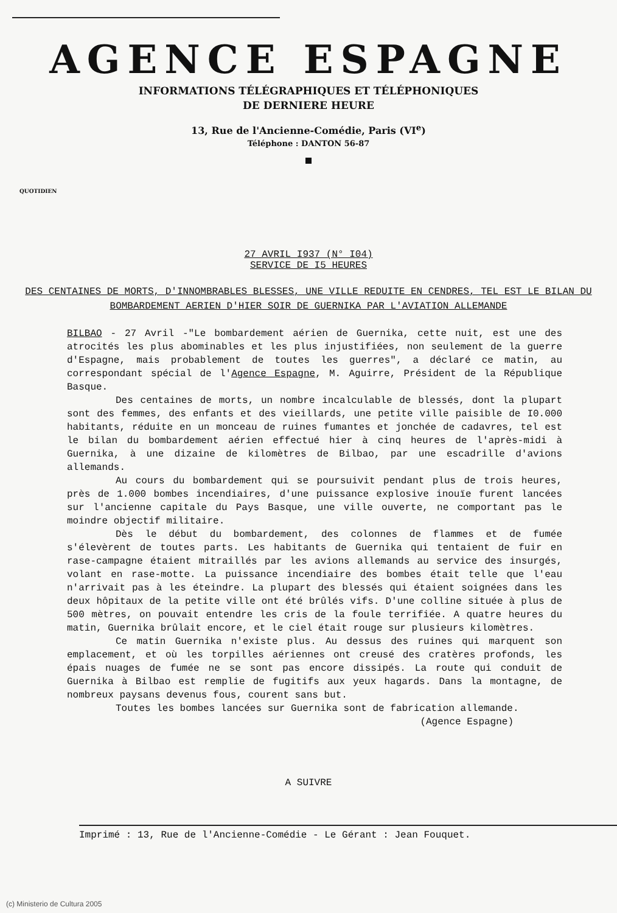AGENCE ESPAGNE
INFORMATIONS TÉLÉGRAPHIQUES ET TÉLÉPHONIQUES
DE DERNIERE HEURE
13, Rue de l'Ancienne-Comédie, Paris (VI<sup>e</sup>)
Téléphone : DANTON 56-87
QUOTIDIEN
27 AVRIL I937 (N° I04)
SERVICE DE I5 HEURES
DES CENTAINES DE MORTS, D'INNOMBRABLES BLESSES, UNE VILLE REDUITE EN CENDRES, TEL EST LE BILAN DU BOMBARDEMENT AERIEN D'HIER SOIR DE GUERNIKA PAR L'AVIATION ALLEMANDE
BILBAO - 27 Avril -"Le bombardement aérien de Guernika, cette nuit, est une des atrocités les plus abominables et les plus injustifiées, non seulement de la guerre d'Espagne, mais probablement de toutes les guerres", a déclaré ce matin, au correspondant spécial de l'Agence Espagne, M. Aguirre, Président de la République Basque.
Des centaines de morts, un nombre incalculable de blessés, dont la plupart sont des femmes, des enfants et des vieillards, une petite ville paisible de I0.000 habitants, réduite en un monceau de ruines fumantes et jonchée de cadavres, tel est le bilan du bombardement aérien effectué hier à cinq heures de l'après-midi à Guernika, à une dizaine de kilomètres de Bilbao, par une escadrille d'avions allemands.
Au cours du bombardement qui se poursuivit pendant plus de trois heures, près de 1.000 bombes incendiaires, d'une puissance explosive inouïe furent lancées sur l'ancienne capitale du Pays Basque, une ville ouverte, ne comportant pas le moindre objectif militaire.
Dès le début du bombardement, des colonnes de flammes et de fumée s'élevèrent de toutes parts. Les habitants de Guernika qui tentaient de fuir en rase-campagne étaient mitraillés par les avions allemands au service des insurgés, volant en rase-motte. La puissance incendiaire des bombes était telle que l'eau n'arrivait pas à les éteindre. La plupart des blessés qui étaient soignées dans les deux hôpitaux de la petite ville ont été brûlés vifs. D'une colline située à plus de 500 mètres, on pouvait entendre les cris de la foule terrifiée. A quatre heures du matin, Guernika brûlait encore, et le ciel était rouge sur plusieurs kilomètres.
Ce matin Guernika n'existe plus. Au dessus des ruines qui marquent son emplacement, et où les torpilles aériennes ont creusé des cratères profonds, les épais nuages de fumée ne se sont pas encore dissipés. La route qui conduit de Guernika à Bilbao est remplie de fugitifs aux yeux hagards. Dans la montagne, de nombreux paysans devenus fous, courent sans but.
Toutes les bombes lancées sur Guernika sont de fabrication allemande.
(Agence Espagne)
A SUIVRE
Imprimé : 13, Rue de l'Ancienne-Comédie - Le Gérant : Jean Fouquet.
(c) Ministerio de Cultura 2005